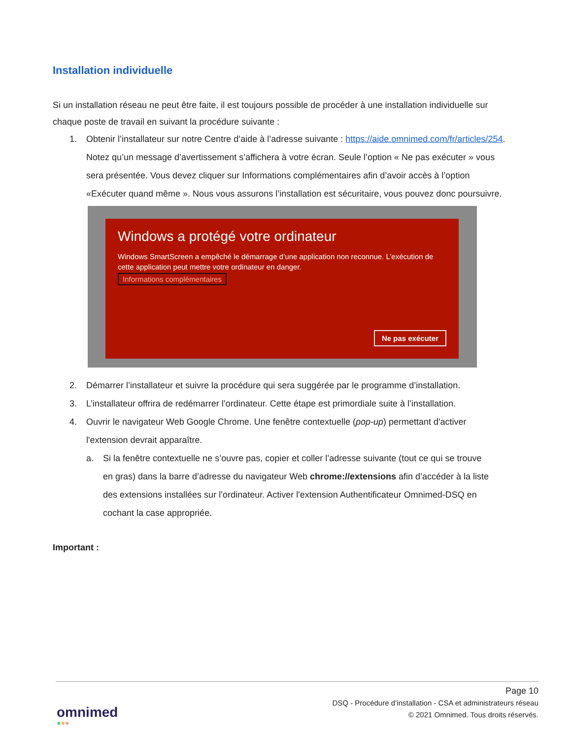Installation individuelle
Si un installation réseau ne peut être faite, il est toujours possible de procéder à une installation individuelle sur chaque poste de travail en suivant la procédure suivante :
1. Obtenir l’installateur sur notre Centre d’aide à l’adresse suivante : https://aide.omnimed.com/fr/articles/254.
Notez qu’un message d’avertissement s’affichera à votre écran. Seule l’option « Ne pas exécuter » vous sera présentée. Vous devez cliquer sur Informations complémentaires afin d’avoir accès à l’option «Exécuter quand même ». Nous vous assurons l’installation est sécuritaire, vous pouvez donc poursuivre.
Windows a protégé votre ordinateur
Windows SmartScreen a empêché le démarrage d’une application non reconnue. L’exécution de cette application peut mettre votre ordinateur en danger.
Informations complémentaires
Ne pas exécuter
2. Démarrer l’installateur et suivre la procédure qui sera suggérée par le programme d’installation.
3. L’installateur offrira de redémarrer l’ordinateur. Cette étape est primordiale suite à l’installation.
4. Ouvrir le navigateur Web Google Chrome. Une fenêtre contextuelle (pop-up) permettant d'activer l'extension devrait apparaître.
a. Si la fenêtre contextuelle ne s’ouvre pas, copier et coller l’adresse suivante (tout ce qui se trouve en gras) dans la barre d’adresse du navigateur Web chrome://extensions afin d’accéder à la liste des extensions installées sur l’ordinateur. Activer l'extension Authentificateur Omnimed-DSQ en cochant la case appropriée.
Important :
Page 10
DSQ - Procédure d’installation - CSA et administrateurs réseau
© 2021 Omnimed. Tous droits réservés.
omnimed
●●●